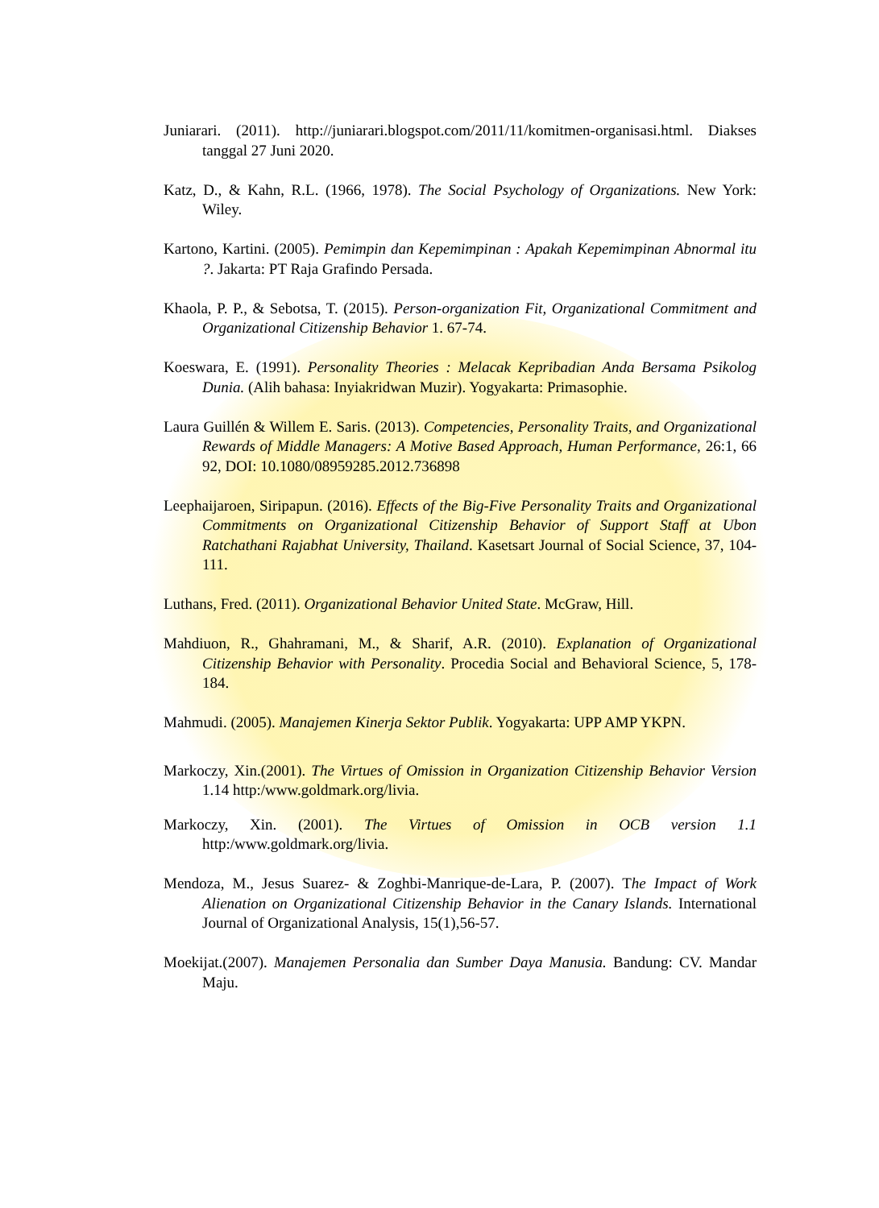Juniarari. (2011). http://juniarari.blogspot.com/2011/11/komitmen-organisasi.html. Diakses tanggal 27 Juni 2020.
Katz, D., & Kahn, R.L. (1966, 1978). The Social Psychology of Organizations. New York: Wiley.
Kartono, Kartini. (2005). Pemimpin dan Kepemimpinan : Apakah Kepemimpinan Abnormal itu ?. Jakarta: PT Raja Grafindo Persada.
Khaola, P. P., & Sebotsa, T. (2015). Person-organization Fit, Organizational Commitment and Organizational Citizenship Behavior 1. 67-74.
Koeswara, E. (1991). Personality Theories : Melacak Kepribadian Anda Bersama Psikolog Dunia. (Alih bahasa: Inyiakridwan Muzir). Yogyakarta: Primasophie.
Laura Guillén & Willem E. Saris. (2013). Competencies, Personality Traits, and Organizational Rewards of Middle Managers: A Motive Based Approach, Human Performance, 26:1, 66 92, DOI: 10.1080/08959285.2012.736898
Leephaijaroen, Siripapun. (2016). Effects of the Big-Five Personality Traits and Organizational Commitments on Organizational Citizenship Behavior of Support Staff at Ubon Ratchathani Rajabhat University, Thailand. Kasetsart Journal of Social Science, 37, 104-111.
Luthans, Fred. (2011). Organizational Behavior United State. McGraw, Hill.
Mahdiuon, R., Ghahramani, M., & Sharif, A.R. (2010). Explanation of Organizational Citizenship Behavior with Personality. Procedia Social and Behavioral Science, 5, 178-184.
Mahmudi. (2005). Manajemen Kinerja Sektor Publik. Yogyakarta: UPP AMP YKPN.
Markoczy, Xin.(2001). The Virtues of Omission in Organization Citizenship Behavior Version 1.14 http:/www.goldmark.org/livia.
Markoczy, Xin. (2001). The Virtues of Omission in OCB version 1.1 http:/www.goldmark.org/livia.
Mendoza, M., Jesus Suarez- & Zoghbi-Manrique-de-Lara, P. (2007). The Impact of Work Alienation on Organizational Citizenship Behavior in the Canary Islands. International Journal of Organizational Analysis, 15(1),56-57.
Moekijat.(2007). Manajemen Personalia dan Sumber Daya Manusia. Bandung: CV. Mandar Maju.